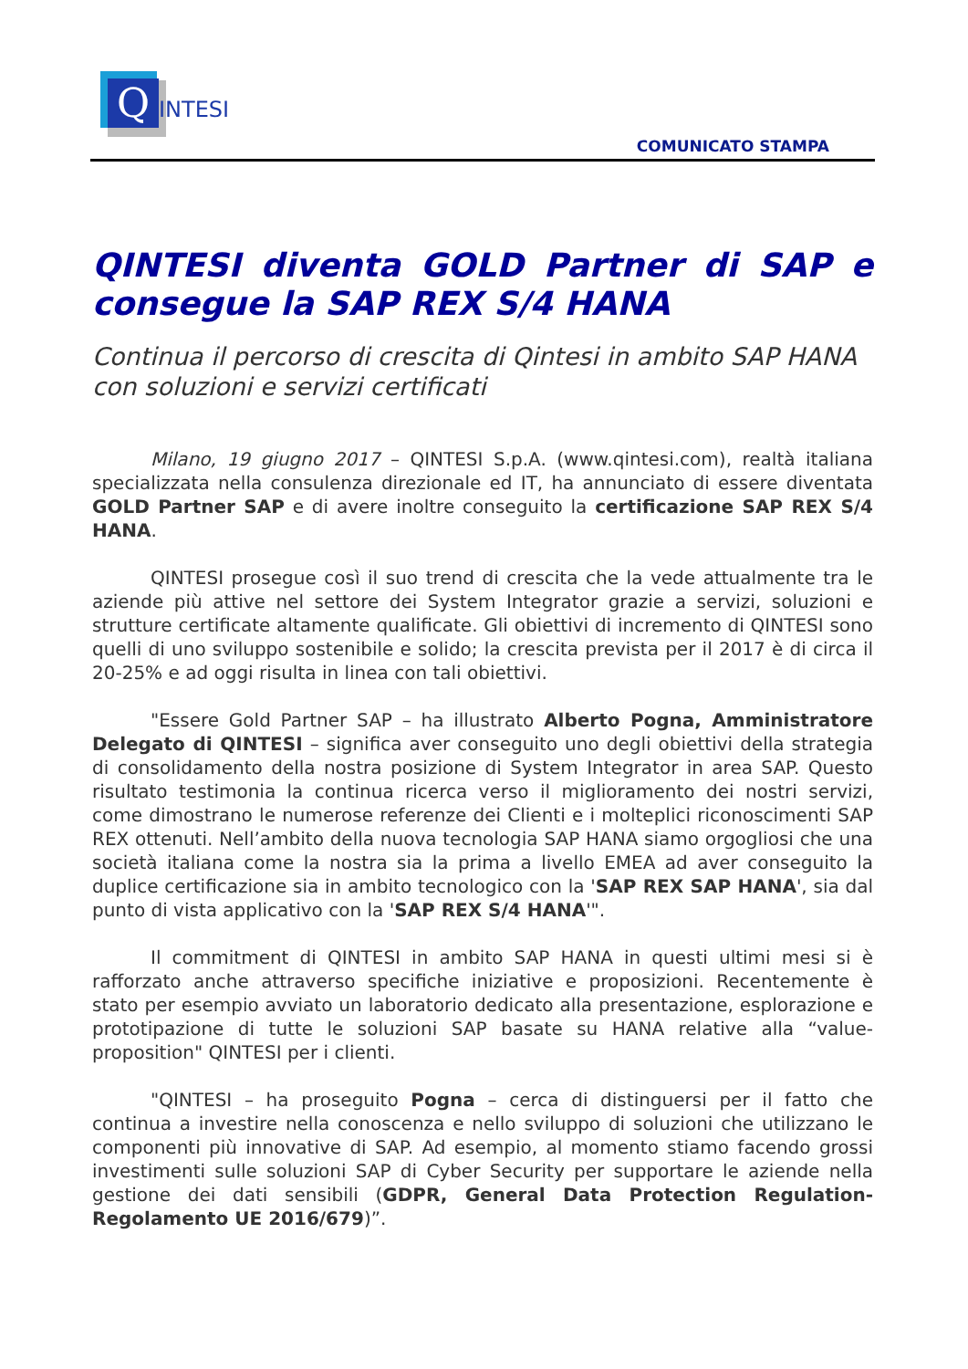Q INTESI
COMUNICATO STAMPA
QINTESI diventa GOLD Partner di SAP e consegue la SAP REX S/4 HANA
Continua il percorso di crescita di Qintesi in ambito SAP HANA con soluzioni e servizi certificati
Milano, 19 giugno 2017 – QINTESI S.p.A. (www.qintesi.com), realtà italiana specializzata nella consulenza direzionale ed IT, ha annunciato di essere diventata GOLD Partner SAP e di avere inoltre conseguito la certificazione SAP REX S/4 HANA.
QINTESI prosegue così il suo trend di crescita che la vede attualmente tra le aziende più attive nel settore dei System Integrator grazie a servizi, soluzioni e strutture certificate altamente qualificate. Gli obiettivi di incremento di QINTESI sono quelli di uno sviluppo sostenibile e solido; la crescita prevista per il 2017 è di circa il 20-25% e ad oggi risulta in linea con tali obiettivi.
"Essere Gold Partner SAP – ha illustrato Alberto Pogna, Amministratore Delegato di QINTESI – significa aver conseguito uno degli obiettivi della strategia di consolidamento della nostra posizione di System Integrator in area SAP. Questo risultato testimonia la continua ricerca verso il miglioramento dei nostri servizi, come dimostrano le numerose referenze dei Clienti e i molteplici riconoscimenti SAP REX ottenuti. Nell’ambito della nuova tecnologia SAP HANA siamo orgogliosi che una società italiana come la nostra sia la prima a livello EMEA ad aver conseguito la duplice certificazione sia in ambito tecnologico con la 'SAP REX SAP HANA', sia dal punto di vista applicativo con la 'SAP REX S/4 HANA'".
Il commitment di QINTESI in ambito SAP HANA in questi ultimi mesi si è rafforzato anche attraverso specifiche iniziative e proposizioni. Recentemente è stato per esempio avviato un laboratorio dedicato alla presentazione, esplorazione e prototipazione di tutte le soluzioni SAP basate su HANA relative alla “value-proposition" QINTESI per i clienti.
"QINTESI – ha proseguito Pogna – cerca di distinguersi per il fatto che continua a investire nella conoscenza e nello sviluppo di soluzioni che utilizzano le componenti più innovative di SAP. Ad esempio, al momento stiamo facendo grossi investimenti sulle soluzioni SAP di Cyber Security per supportare le aziende nella gestione dei dati sensibili (GDPR, General Data Protection Regulation- Regolamento UE 2016/679)”.